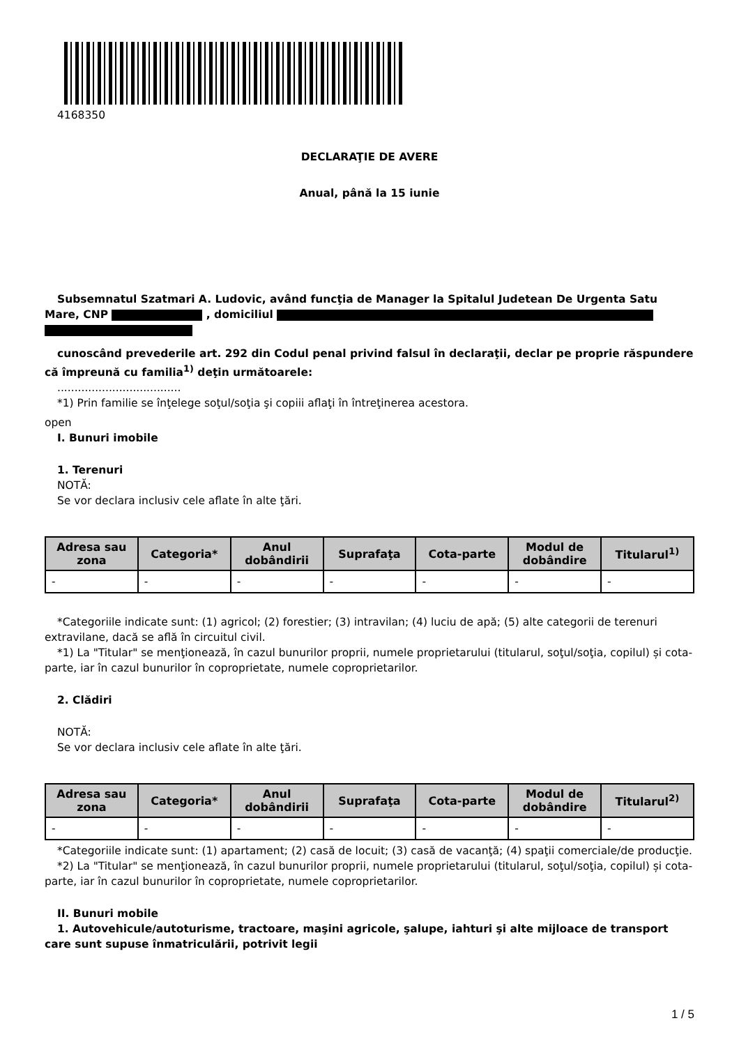4168350
DECLARAŢIE DE AVERE
Anual, până la 15 iunie
Subsemnatul Szatmari A. Ludovic, având funcţia de Manager la Spitalul Judetean De Urgenta Satu Mare, CNP , domiciliul
cunoscând prevederile art. 292 din Codul penal privind falsul în declaraţii, declar pe proprie răspundere că împreună cu familia<sup>1)</sup> deţin următoarele:
....................................
*1) Prin familie se înţelege soţul/soţia şi copiii aflaţi în întreţinerea acestora.
open
I. Bunuri imobile
1. Terenuri
NOTĂ:
Se vor declara inclusiv cele aflate în alte ţări.
| Adresa sau zona | Categoria* | Anul dobândirii | Suprafaţa | Cota-parte | Modul de dobândire | Titularul<sup>1)</sup> |
| --- | --- | --- | --- | --- | --- | --- |
| - | - | - | - | - | - | - |
*Categoriile indicate sunt: (1) agricol; (2) forestier; (3) intravilan; (4) luciu de apă; (5) alte categorii de terenuri extravilane, dacă se află în circuitul civil.
*1) La "Titular" se menţionează, în cazul bunurilor proprii, numele proprietarului (titularul, soţul/soţia, copilul) și cota-parte, iar în cazul bunurilor în coproprietate, numele coproprietarilor.
2. Clădiri
NOTĂ:
Se vor declara inclusiv cele aflate în alte ţări.
| Adresa sau zona | Categoria* | Anul dobândirii | Suprafaţa | Cota-parte | Modul de dobândire | Titularul<sup>2)</sup> |
| --- | --- | --- | --- | --- | --- | --- |
| - | - | - | - | - | - | - |
*Categoriile indicate sunt: (1) apartament; (2) casă de locuit; (3) casă de vacanţă; (4) spaţii comerciale/de producţie.
*2) La "Titular" se menţionează, în cazul bunurilor proprii, numele proprietarului (titularul, soţul/soţia, copilul) și cota-parte, iar în cazul bunurilor în coproprietate, numele coproprietarilor.
II. Bunuri mobile
1. Autovehicule/autoturisme, tractoare, maşini agricole, şalupe, iahturi şi alte mijloace de transport care sunt supuse înmatriculării, potrivit legii
1 / 5